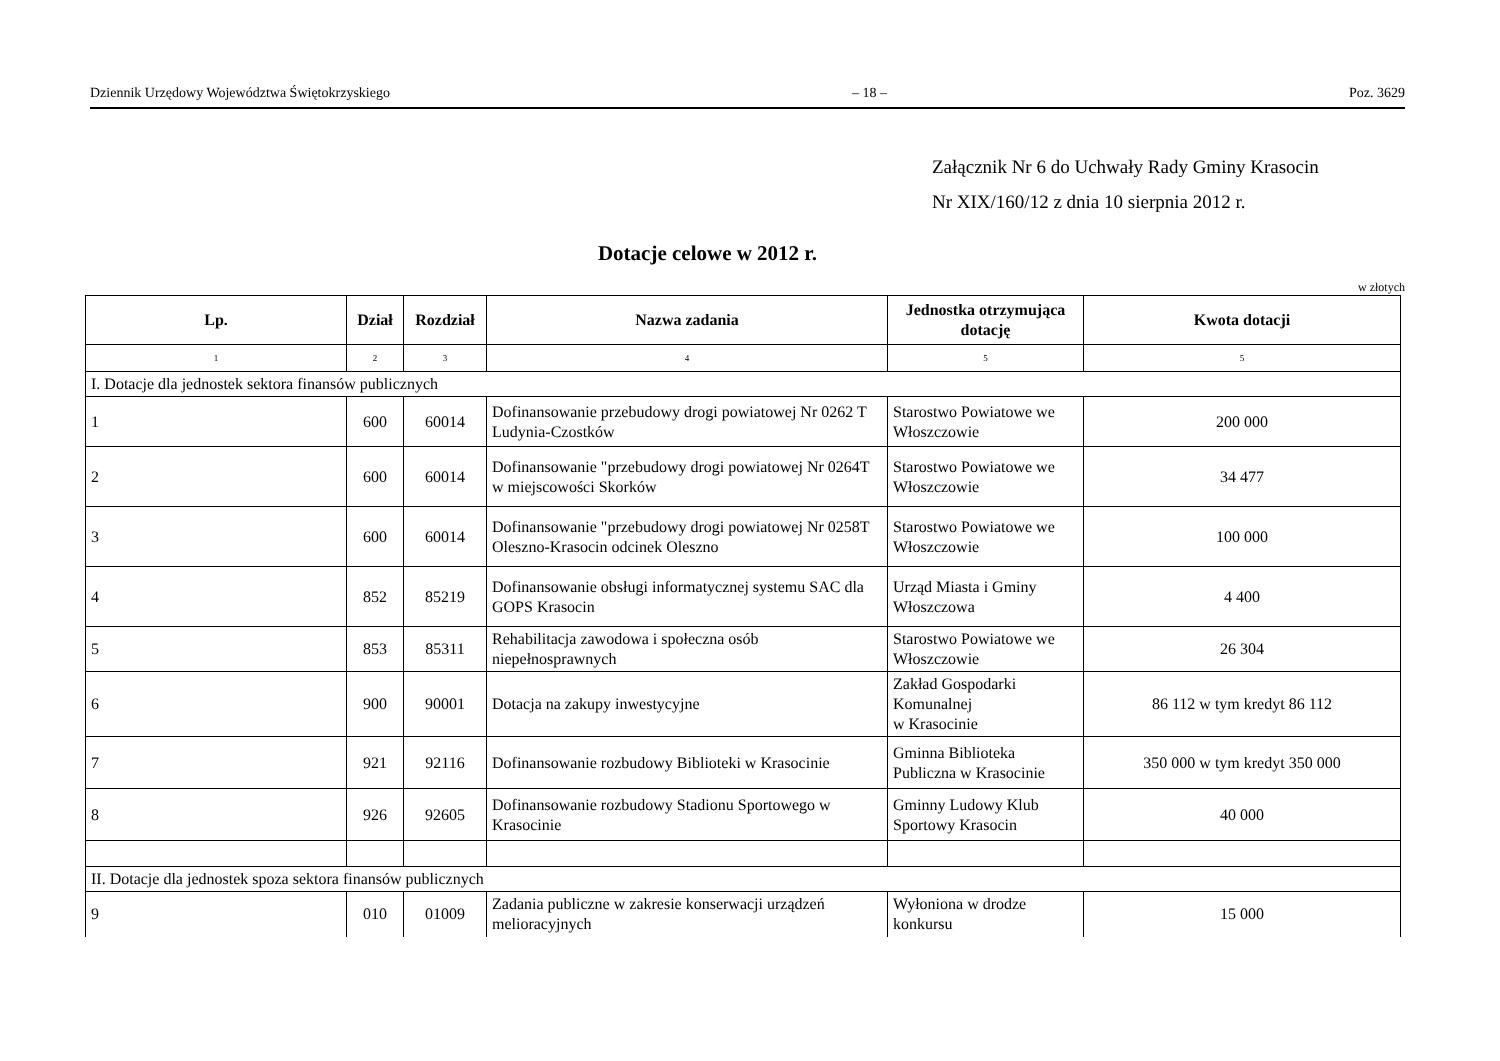Dziennik Urzędowy Województwa Świętokrzyskiego – 18 – Poz. 3629
Załącznik Nr 6 do Uchwały Rady Gminy Krasocin
Nr XIX/160/12 z dnia 10 sierpnia 2012 r.
Dotacje celowe w 2012 r.
w złotych
| Lp. | Dział | Rozdział | Nazwa zadania | Jednostka otrzymująca dotację | Kwota dotacji |
| --- | --- | --- | --- | --- | --- |
| 1 | 2 | 3 | 4 | 5 | 5 |
| I. Dotacje dla jednostek sektora finansów publicznych | | | | | |
| 1 | 600 | 60014 | Dofinansowanie przebudowy drogi powiatowej Nr 0262 T Ludynia-Czostków | Starostwo Powiatowe we Włoszczowie | 200 000 |
| 2 | 600 | 60014 | Dofinansowanie "przebudowy drogi powiatowej Nr 0264T w miejscowości Skorków | Starostwo Powiatowe we Włoszczowie | 34 477 |
| 3 | 600 | 60014 | Dofinansowanie "przebudowy drogi powiatowej Nr 0258T Oleszno-Krasocin odcinek Oleszno | Starostwo Powiatowe we Włoszczowie | 100 000 |
| 4 | 852 | 85219 | Dofinansowanie obsługi informatycznej systemu SAC dla GOPS Krasocin | Urząd Miasta i Gminy Włoszczowa | 4 400 |
| 5 | 853 | 85311 | Rehabilitacja zawodowa i społeczna osób niepełnosprawnych | Starostwo Powiatowe we Włoszczowie | 26 304 |
| 6 | 900 | 90001 | Dotacja na zakupy inwestycyjne | Zakład Gospodarki Komunalnej w Krasocinie | 86 112 w tym kredyt 86 112 |
| 7 | 921 | 92116 | Dofinansowanie rozbudowy Biblioteki w Krasocinie | Gminna Biblioteka Publiczna w Krasocinie | 350 000 w tym kredyt 350 000 |
| 8 | 926 | 92605 | Dofinansowanie rozbudowy Stadionu Sportowego w Krasocinie | Gminny Ludowy Klub Sportowy Krasocin | 40 000 |
| II. Dotacje dla jednostek spoza sektora finansów publicznych | | | | | |
| 9 | 010 | 01009 | Zadania publiczne w zakresie konserwacji urządzeń melioracyjnych | Wyłoniona w drodze konkursu | 15 000 |